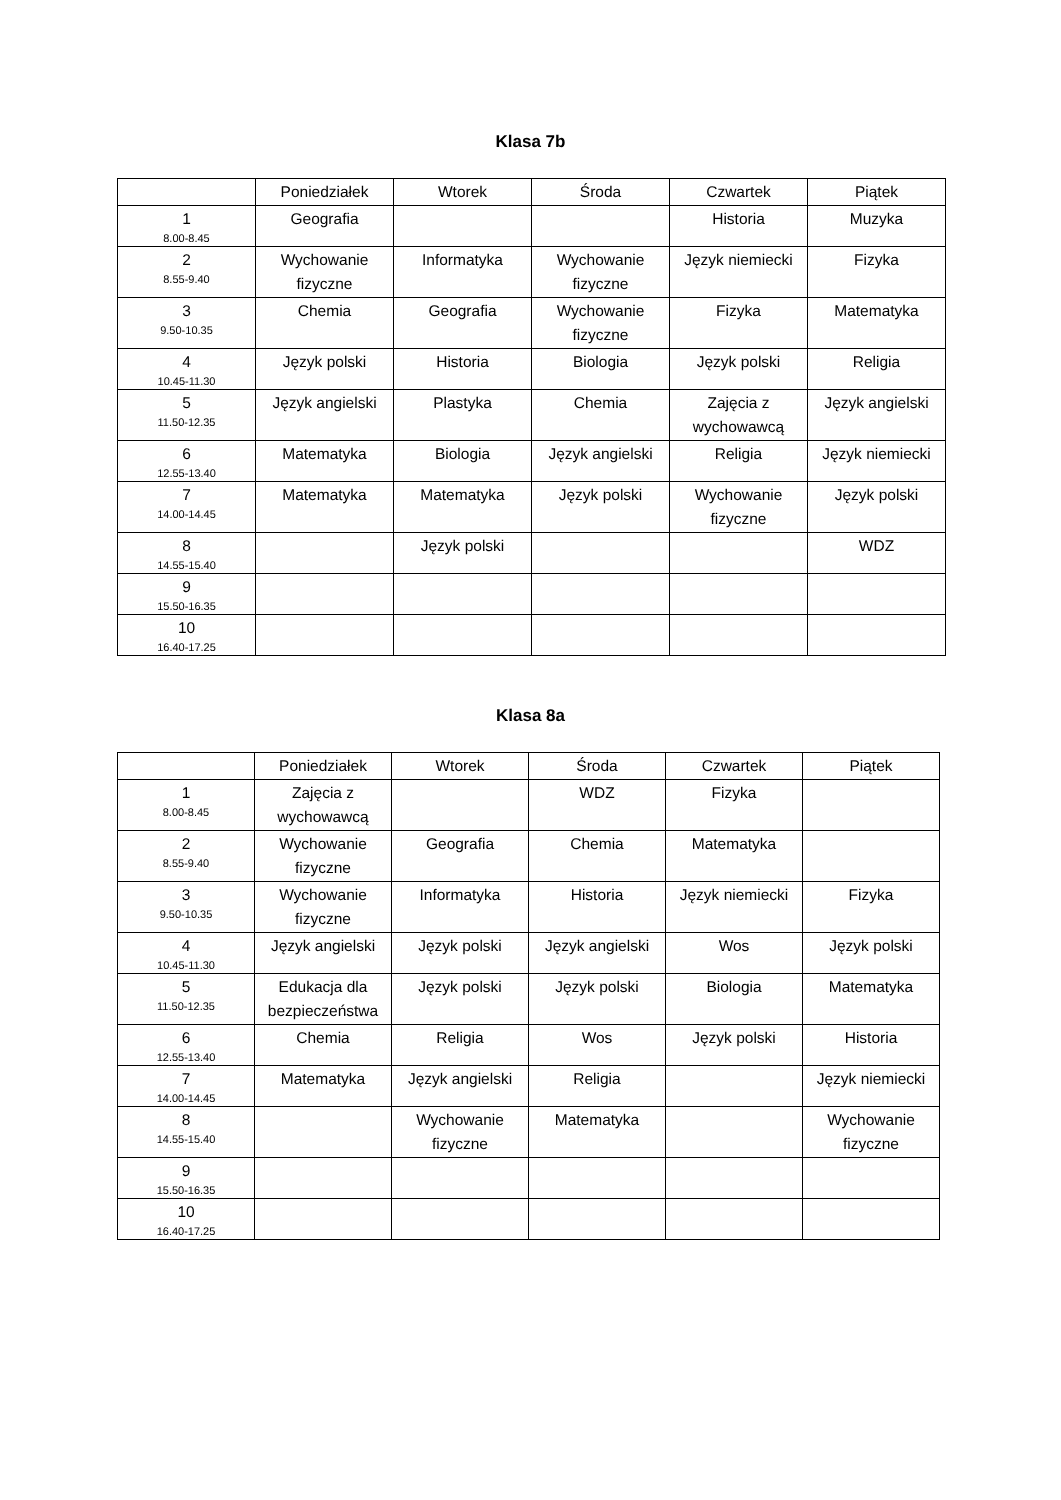Klasa 7b
| | Poniedziałek | Wtorek | Środa | Czwartek | Piątek |
| --- | --- | --- | --- | --- | --- |
| 1 8.00-8.45 | Geografia | | | Historia | Muzyka |
| 2 8.55-9.40 | Wychowanie fizyczne | Informatyka | Wychowanie fizyczne | Język niemiecki | Fizyka |
| 3 9.50-10.35 | Chemia | Geografia | Wychowanie fizyczne | Fizyka | Matematyka |
| 4 10.45-11.30 | Język polski | Historia | Biologia | Język polski | Religia |
| 5 11.50-12.35 | Język angielski | Plastyka | Chemia | Zajęcia z wychowawcą | Język angielski |
| 6 12.55-13.40 | Matematyka | Biologia | Język angielski | Religia | Język niemiecki |
| 7 14.00-14.45 | Matematyka | Matematyka | Język polski | Wychowanie fizyczne | Język polski |
| 8 14.55-15.40 | | Język polski | | | WDZ |
| 9 15.50-16.35 | | | | | |
| 10 16.40-17.25 | | | | | |
Klasa 8a
| | Poniedziałek | Wtorek | Środa | Czwartek | Piątek |
| --- | --- | --- | --- | --- | --- |
| 1 8.00-8.45 | Zajęcia z wychowawcą | | WDZ | Fizyka | |
| 2 8.55-9.40 | Wychowanie fizyczne | Geografia | Chemia | Matematyka | |
| 3 9.50-10.35 | Wychowanie fizyczne | Informatyka | Historia | Język niemiecki | Fizyka |
| 4 10.45-11.30 | Język angielski | Język polski | Język angielski | Wos | Język polski |
| 5 11.50-12.35 | Edukacja dla bezpieczeństwa | Język polski | Język polski | Biologia | Matematyka |
| 6 12.55-13.40 | Chemia | Religia | Wos | Język polski | Historia |
| 7 14.00-14.45 | Matematyka | Język angielski | Religia | | Język niemiecki |
| 8 14.55-15.40 | | Wychowanie fizyczne | Matematyka | | Wychowanie fizyczne |
| 9 15.50-16.35 | | | | | |
| 10 16.40-17.25 | | | | | |